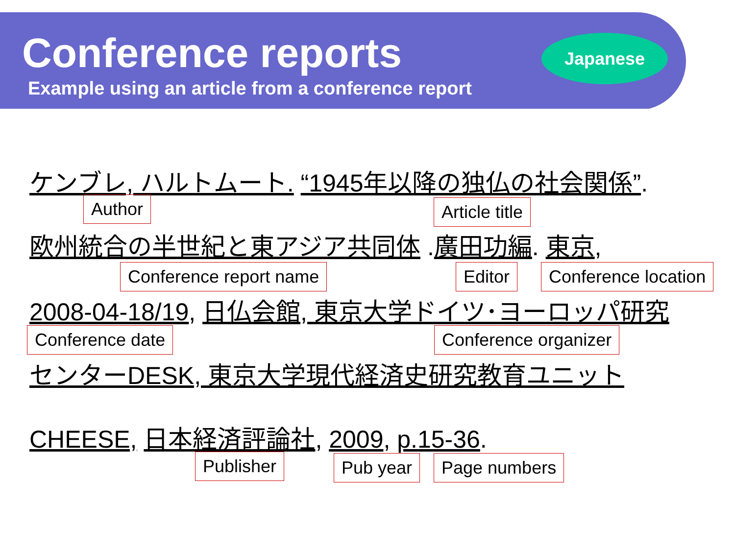Conference reports
Example using an article from a conference report
Japanese
ケンブレ, ハルトムート. “1945年以降の独仏の社会関係”.
Author Article title
欧州統合の半世紀と東アジア共同体 .廣田功編. 東京,
Conference report name Editor Conference location
2008-04-18/19, 日仏会館, 東京大学ドイツ･ヨーロッパ研究
Conference date Conference organizer
センターDESK, 東京大学現代経済史研究教育ユニット
CHEESE, 日本経済評論社, 2009, p.15-36.
Publisher Pub year Page numbers